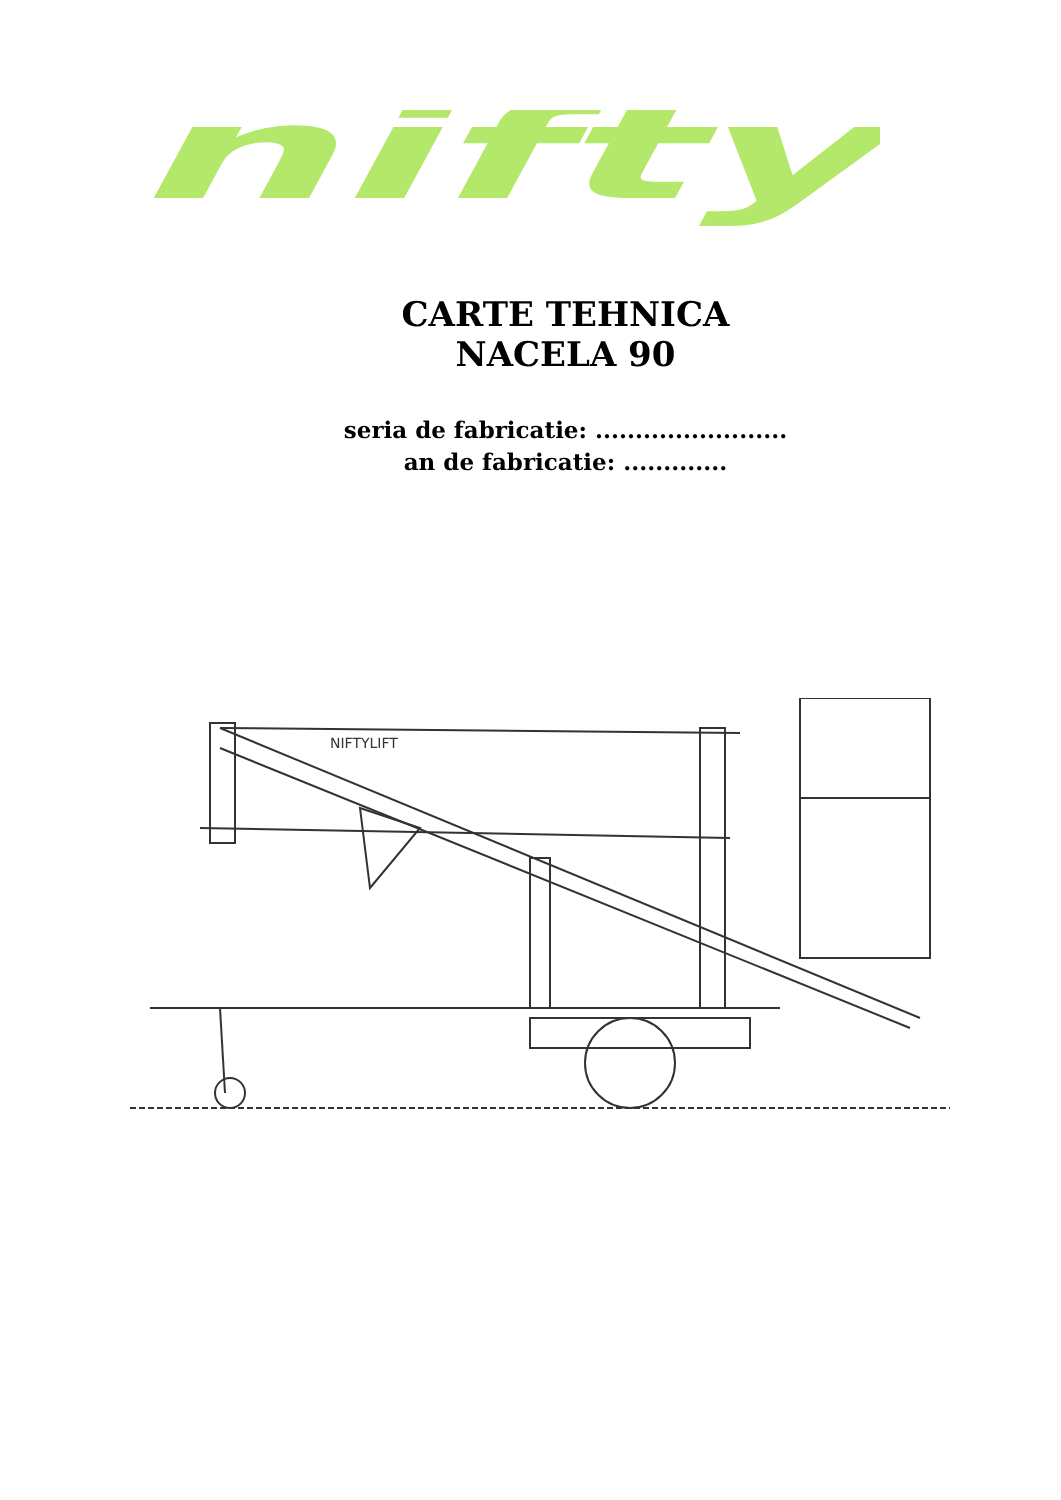nifty
CARTE TEHNICA
NACELA 90
seria de fabricatie: ........................
an de fabricatie: .............
NIFTYLIFT